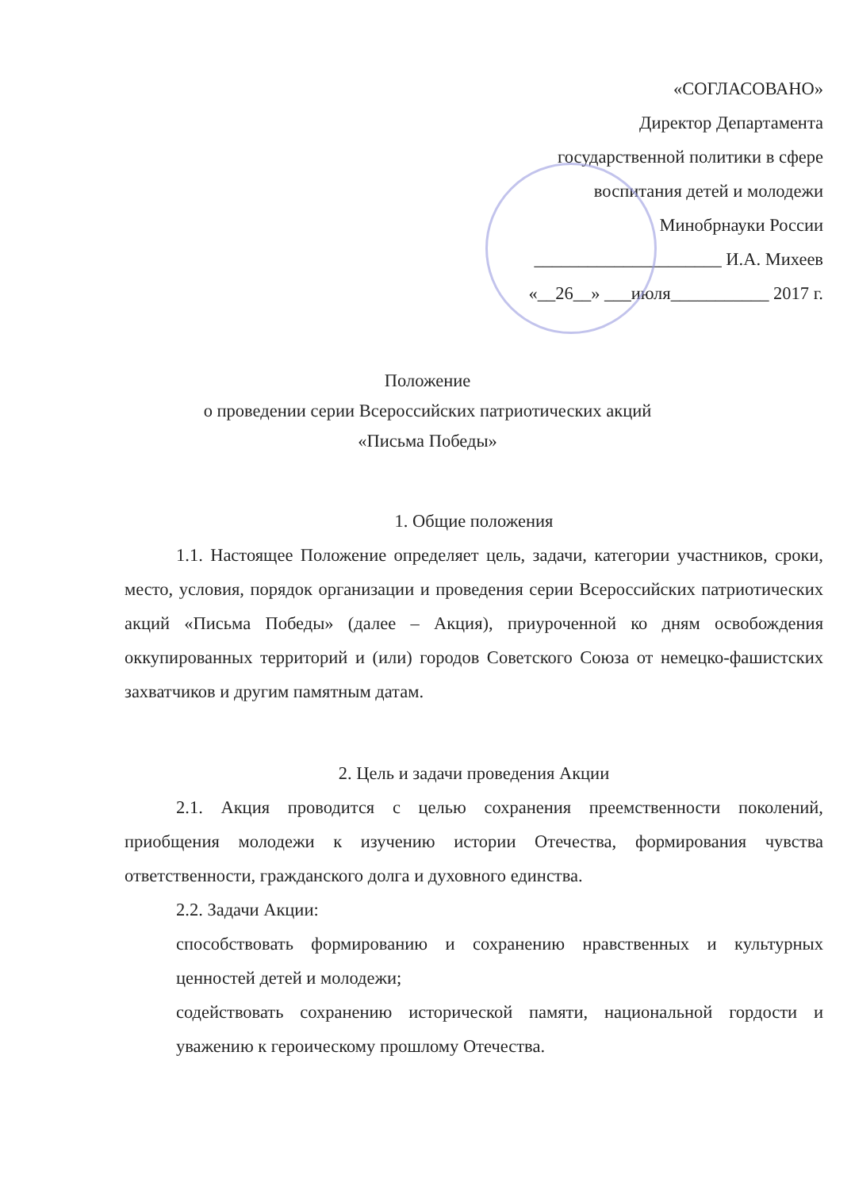«СОГЛАСОВАНО»
Директор Департамента
государственной политики в сфере
воспитания детей и молодежи
Минобрнауки России
_____________________ И.А. Михеев
«__26__» ___июля___________ 2017 г.
Положение
о проведении серии Всероссийских патриотических акций
«Письма Победы»
1. Общие положения
1.1. Настоящее Положение определяет цель, задачи, категории участников, сроки, место, условия, порядок организации и проведения серии Всероссийских патриотических акций «Письма Победы» (далее – Акция), приуроченной ко дням освобождения оккупированных территорий и (или) городов Советского Союза от немецко-фашистских захватчиков и другим памятным датам.
2. Цель и задачи проведения Акции
2.1. Акция проводится с целью сохранения преемственности поколений, приобщения молодежи к изучению истории Отечества, формирования чувства ответственности, гражданского долга и духовного единства.
2.2. Задачи Акции:
способствовать формированию и сохранению нравственных и культурных ценностей детей и молодежи;
содействовать сохранению исторической памяти, национальной гордости и уважению к героическому прошлому Отечества.